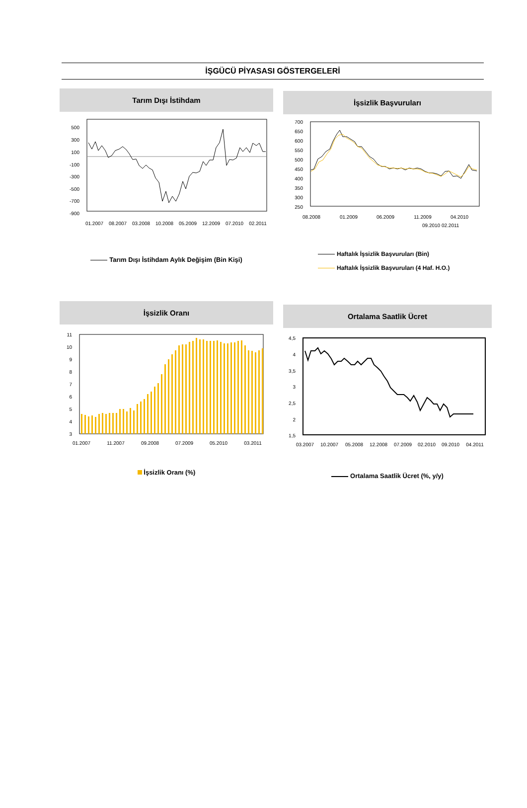İŞGÜCÜ PİYASASI GÖSTERGELERİ
Tarım Dışı İstihdam
500
300
100
-100
-300
-500
-700
-900
01.2007
08.2007
03.2008
10.2008
05.2009
12.2009
07.2010
02.2011
Tarım Dışı İstihdam Aylık Değişim (Bin Kişi)
İşsizlik Başvuruları
700
650
600
550
500
450
400
350
300
250
08.2008
01.2009
06.2009
11.2009
04.2010
09.2010 02.2011
Haftalık İşsizlik Başvuruları (Bin)
Haftalık İşsizlik Başvuruları (4 Haf. H.O.)
İşsizlik Oranı
11
10
9
8
7
6
5
4
3
01.2007
11.2007
09.2008
07.2009
05.2010
03.2011
İşsizlik Oranı (%)
Ortalama Saatlik Ücret
4,5
4
3,5
3
2,5
2
1,5
03.2007
10.2007
05.2008
12.2008
07.2009
02.2010
09.2010
04.2011
Ortalama Saatlik Ücret (%, y/y)